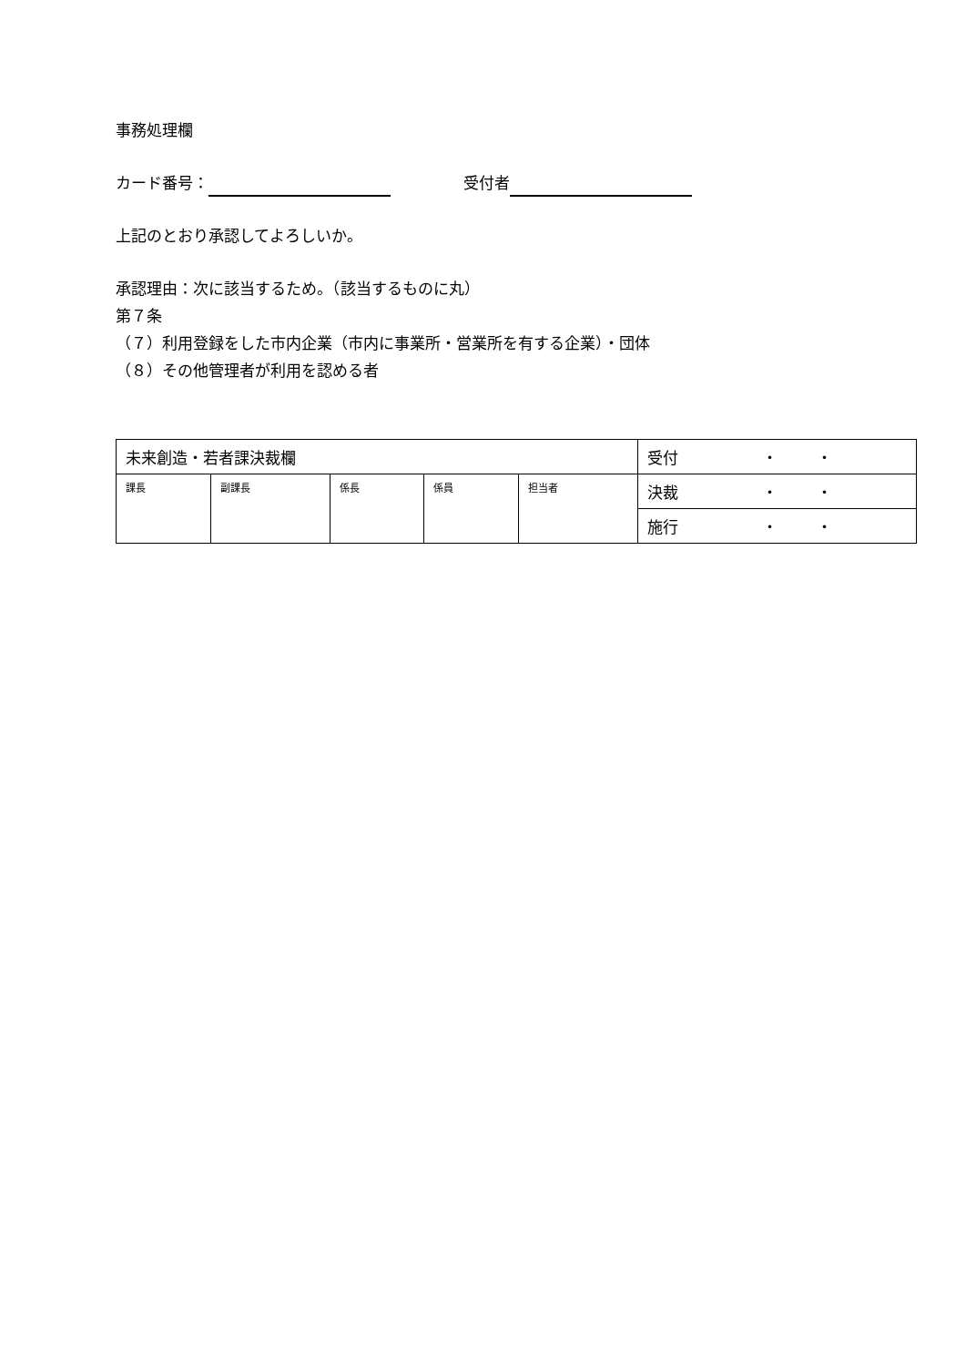事務処理欄
カード番号： 受付者
上記のとおり承認してよろしいか。
承認理由：次に該当するため。（該当するものに丸）
第７条
（７）利用登録をした市内企業（市内に事業所・営業所を有する企業）・団体
（８）その他管理者が利用を認める者
| 未来創造・若者課決裁欄 | | | | | 受付 ・ ・ |
| 課長 | 副課長 | 係長 | 係員 | 担当者 | 決裁 ・ ・ |
| | | | | | 施行 ・ ・ |